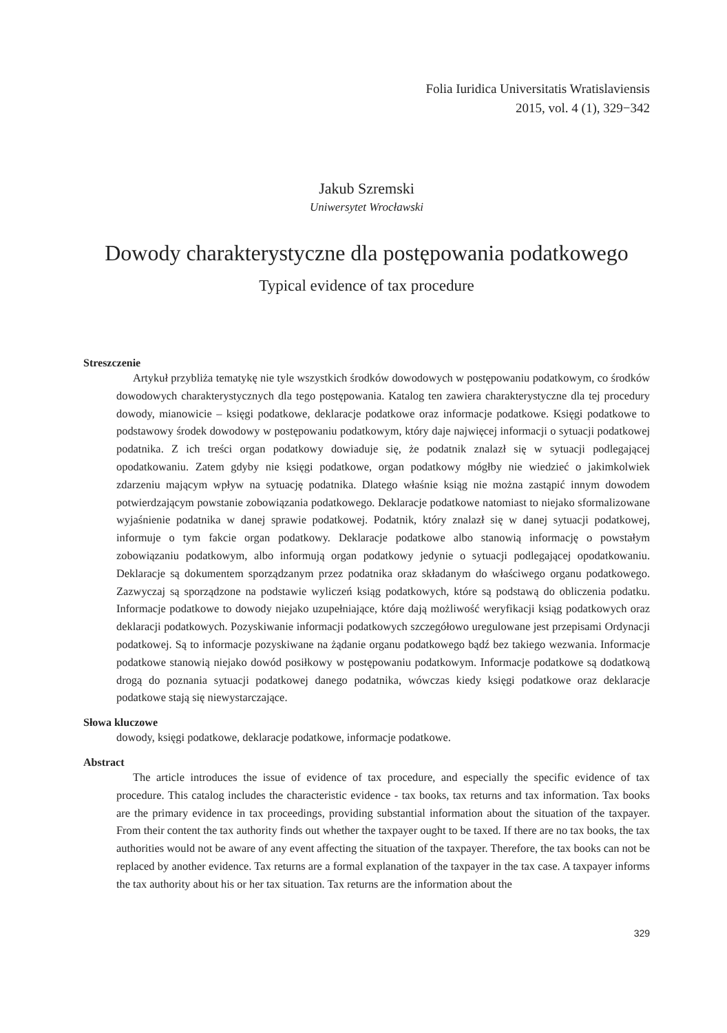Folia Iuridica Universitatis Wratislaviensis
2015, vol. 4 (1), 329−342
Jakub Szremski
Uniwersytet Wrocławski
Dowody charakterystyczne dla postępowania podatkowego
Typical evidence of tax procedure
Streszczenie
Artykuł przybliża tematykę nie tyle wszystkich środków dowodowych w postępowaniu podatkowym, co środków dowodowych charakterystycznych dla tego postępowania. Katalog ten zawiera charakterystyczne dla tej procedury dowody, mianowicie – księgi podatkowe, deklaracje podatkowe oraz informacje podatkowe. Księgi podatkowe to podstawowy środek dowodowy w postępowaniu podatkowym, który daje najwięcej informacji o sytuacji podatkowej podatnika. Z ich treści organ podatkowy dowiaduje się, że podatnik znalazł się w sytuacji podlegającej opodatkowaniu. Zatem gdyby nie księgi podatkowe, organ podatkowy mógłby nie wiedzieć o jakimkolwiek zdarzeniu mającym wpływ na sytuację podatnika. Dlatego właśnie ksiąg nie można zastąpić innym dowodem potwierdzającym powstanie zobowiązania podatkowego. Deklaracje podatkowe natomiast to niejako sformalizowane wyjaśnienie podatnika w danej sprawie podatkowej. Podatnik, który znalazł się w danej sytuacji podatkowej, informuje o tym fakcie organ podatkowy. Deklaracje podatkowe albo stanowią informację o powstałym zobowiązaniu podatkowym, albo informują organ podatkowy jedynie o sytuacji podlegającej opodatkowaniu. Deklaracje są dokumentem sporządzanym przez podatnika oraz składanym do właściwego organu podatkowego. Zazwyczaj są sporządzone na podstawie wyliczeń ksiąg podatkowych, które są podstawą do obliczenia podatku. Informacje podatkowe to dowody niejako uzupełniające, które dają możliwość weryfikacji ksiąg podatkowych oraz deklaracji podatkowych. Pozyskiwanie informacji podatkowych szczegółowo uregulowane jest przepisami Ordynacji podatkowej. Są to informacje pozyskiwane na żądanie organu podatkowego bądź bez takiego wezwania. Informacje podatkowe stanowią niejako dowód posiłkowy w postępowaniu podatkowym. Informacje podatkowe są dodatkową drogą do poznania sytuacji podatkowej danego podatnika, wówczas kiedy księgi podatkowe oraz deklaracje podatkowe stają się niewystarczające.
Słowa kluczowe
dowody, księgi podatkowe, deklaracje podatkowe, informacje podatkowe.
Abstract
The article introduces the issue of evidence of tax procedure, and especially the specific evidence of tax procedure. This catalog includes the characteristic evidence - tax books, tax returns and tax information. Tax books are the primary evidence in tax proceedings, providing substantial information about the situation of the taxpayer. From their content the tax authority finds out whether the taxpayer ought to be taxed. If there are no tax books, the tax authorities would not be aware of any event affecting the situation of the taxpayer. Therefore, the tax books can not be replaced by another evidence. Tax returns are a formal explanation of the taxpayer in the tax case. A taxpayer informs the tax authority about his or her tax situation. Tax returns are the information about the
329